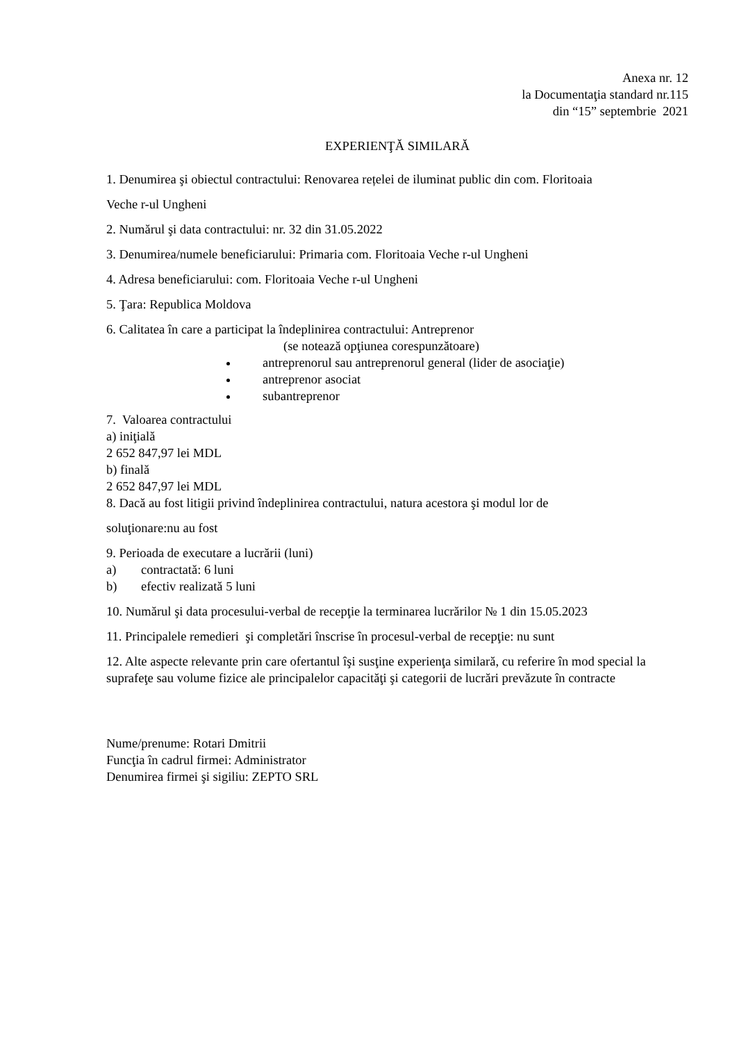Anexa nr. 12
la Documentaţia standard nr.115
din “15” septembrie 2021
EXPERIENŢĂ SIMILARĂ
1. Denumirea şi obiectul contractului: Renovarea rețelei de iluminat public din com. Floritoaia
Veche r-ul Ungheni
2. Numărul şi data contractului: nr. 32 din 31.05.2022
3. Denumirea/numele beneficiarului: Primaria com. Floritoaia Veche r-ul Ungheni
4. Adresa beneficiarului: com. Floritoaia Veche r-ul Ungheni
5. Ţara: Republica Moldova
6. Calitatea în care a participat la îndeplinirea contractului: Antreprenor
(se notează opţiunea corespunzătoare)
antreprenorul sau antreprenorul general (lider de asociaţie)
antreprenor asociat
subantreprenor
7. Valoarea contractului
a) iniţială
2 652 847,97 lei MDL
b) finală
2 652 847,97 lei MDL
8. Dacă au fost litigii privind îndeplinirea contractului, natura acestora şi modul lor de
soluţionare:nu au fost
9. Perioada de executare a lucrării (luni)
a) contractată: 6 luni
b) efectiv realizată 5 luni
10. Numărul şi data procesului-verbal de recepţie la terminarea lucrărilor № 1 din 15.05.2023
11. Principalele remedieri şi completări înscrise în procesul-verbal de recepţie: nu sunt
12. Alte aspecte relevante prin care ofertantul îşi susţine experienţa similară, cu referire în mod special la suprafeţe sau volume fizice ale principalelor capacităţi şi categorii de lucrări prevăzute în contracte
Nume/prenume: Rotari Dmitrii
Funcţia în cadrul firmei: Administrator
Denumirea firmei şi sigiliu: ZEPTO SRL